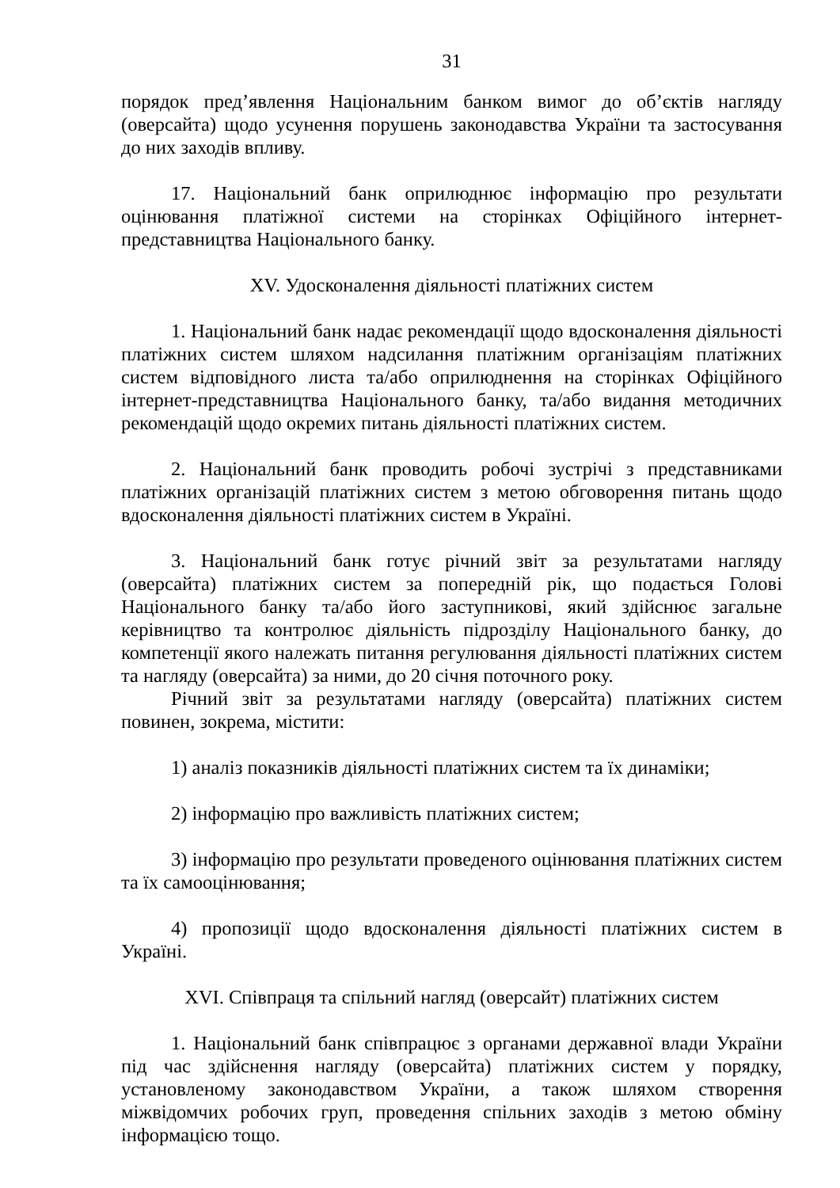31
порядок пред’явлення Національним банком вимог до об’єктів нагляду (оверсайта) щодо усунення порушень законодавства України та застосування до них заходів впливу.
17. Національний банк оприлюднює інформацію про результати оцінювання платіжної системи на сторінках Офіційного інтернет-представництва Національного банку.
XV. Удосконалення діяльності платіжних систем
1. Національний банк надає рекомендації щодо вдосконалення діяльності платіжних систем шляхом надсилання платіжним організаціям платіжних систем відповідного листа та/або оприлюднення на сторінках Офіційного інтернет-представництва Національного банку, та/або видання методичних рекомендацій щодо окремих питань діяльності платіжних систем.
2. Національний банк проводить робочі зустрічі з представниками платіжних організацій платіжних систем з метою обговорення питань щодо вдосконалення діяльності платіжних систем в Україні.
3. Національний банк готує річний звіт за результатами нагляду (оверсайта) платіжних систем за попередній рік, що подається Голові Національного банку та/або його заступникові, який здійснює загальне керівництво та контролює діяльність підрозділу Національного банку, до компетенції якого належать питання регулювання діяльності платіжних систем та нагляду (оверсайта) за ними, до 20 січня поточного року.
Річний звіт за результатами нагляду (оверсайта) платіжних систем повинен, зокрема, містити:
1) аналіз показників діяльності платіжних систем та їх динаміки;
2) інформацію про важливість платіжних систем;
3) інформацію про результати проведеного оцінювання платіжних систем та їх самооцінювання;
4) пропозиції щодо вдосконалення діяльності платіжних систем в Україні.
XVI. Співпраця та спільний нагляд (оверсайт) платіжних систем
1. Національний банк співпрацює з органами державної влади України під час здійснення нагляду (оверсайта) платіжних систем у порядку, установленому законодавством України, а також шляхом створення міжвідомчих робочих груп, проведення спільних заходів з метою обміну інформацією тощо.